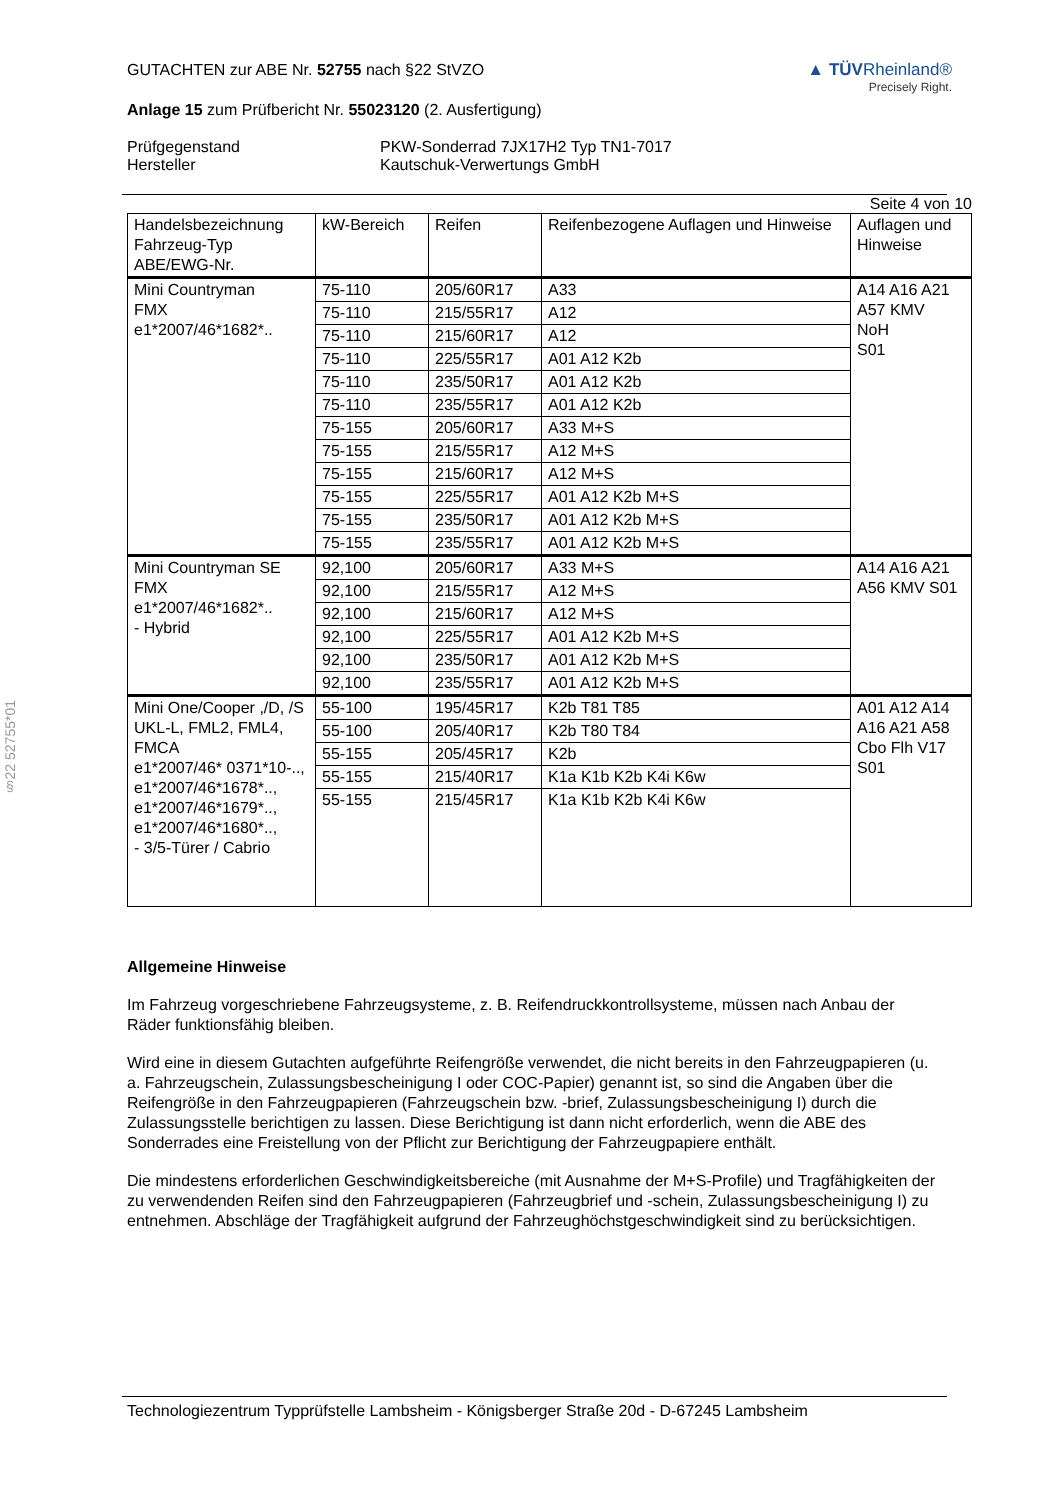§22 52755*01
GUTACHTEN zur ABE Nr. 52755 nach §22 StVZO
Anlage 15 zum Prüfbericht Nr. 55023120 (2. Ausfertigung)
▲ TÜVRheinland®
Precisely Right.
Prüfgegenstand
Hersteller
PKW-Sonderrad 7JX17H2 Typ TN1-7017
Kautschuk-Verwertungs GmbH
Seite 4 von 10
| Handelsbezeichnung Fahrzeug-Typ ABE/EWG-Nr. | kW-Bereich | Reifen | Reifenbezogene Auflagen und Hinweise | Auflagen und Hinweise |
| --- | --- | --- | --- | --- |
| Mini Countryman FMX e1*2007/46*1682*.. | 75-110 | 205/60R17 | A33 | A14 A16 A21 A57 KMV NoH S01 |
| | 75-110 | 215/55R17 | A12 | |
| | 75-110 | 215/60R17 | A12 | |
| | 75-110 | 225/55R17 | A01 A12 K2b | |
| | 75-110 | 235/50R17 | A01 A12 K2b | |
| | 75-110 | 235/55R17 | A01 A12 K2b | |
| | 75-155 | 205/60R17 | A33 M+S | |
| | 75-155 | 215/55R17 | A12 M+S | |
| | 75-155 | 215/60R17 | A12 M+S | |
| | 75-155 | 225/55R17 | A01 A12 K2b M+S | |
| | 75-155 | 235/50R17 | A01 A12 K2b M+S | |
| | 75-155 | 235/55R17 | A01 A12 K2b M+S | |
| Mini Countryman SE FMX e1*2007/46*1682*.. - Hybrid | 92,100 | 205/60R17 | A33 M+S | A14 A16 A21 A56 KMV S01 |
| | 92,100 | 215/55R17 | A12 M+S | |
| | 92,100 | 215/60R17 | A12 M+S | |
| | 92,100 | 225/55R17 | A01 A12 K2b M+S | |
| | 92,100 | 235/50R17 | A01 A12 K2b M+S | |
| | 92,100 | 235/55R17 | A01 A12 K2b M+S | |
| Mini One/Cooper ,/D, /S UKL-L, FML2, FML4, FMCA e1*2007/46* 0371*10-.., e1*2007/46*1678*.., e1*2007/46*1679*.., e1*2007/46*1680*.., - 3/5-Türer / Cabrio | 55-100 | 195/45R17 | K2b T81 T85 | A01 A12 A14 A16 A21 A58 Cbo Flh V17 S01 |
| | 55-100 | 205/40R17 | K2b T80 T84 | |
| | 55-155 | 205/45R17 | K2b | |
| | 55-155 | 215/40R17 | K1a K1b K2b K4i K6w | |
| | 55-155 | 215/45R17 | K1a K1b K2b K4i K6w | |
Allgemeine Hinweise
Im Fahrzeug vorgeschriebene Fahrzeugsysteme, z. B. Reifendruckkontrollsysteme, müssen nach Anbau der Räder funktionsfähig bleiben.
Wird eine in diesem Gutachten aufgeführte Reifengröße verwendet, die nicht bereits in den Fahrzeugpapieren (u. a. Fahrzeugschein, Zulassungsbescheinigung I oder COC-Papier) genannt ist, so sind die Angaben über die Reifengröße in den Fahrzeugpapieren (Fahrzeugschein bzw. -brief, Zulassungsbescheinigung I) durch die Zulassungsstelle berichtigen zu lassen. Diese Berichtigung ist dann nicht erforderlich, wenn die ABE des Sonderrades eine Freistellung von der Pflicht zur Berichtigung der Fahrzeugpapiere enthält.
Die mindestens erforderlichen Geschwindigkeitsbereiche (mit Ausnahme der M+S-Profile) und Tragfähigkeiten der zu verwendenden Reifen sind den Fahrzeugpapieren (Fahrzeugbrief und -schein, Zulassungsbescheinigung I) zu entnehmen. Abschläge der Tragfähigkeit aufgrund der Fahrzeughöchstgeschwindigkeit sind zu berücksichtigen.
Technologiezentrum Typprüfstelle Lambsheim - Königsberger Straße 20d - D-67245 Lambsheim